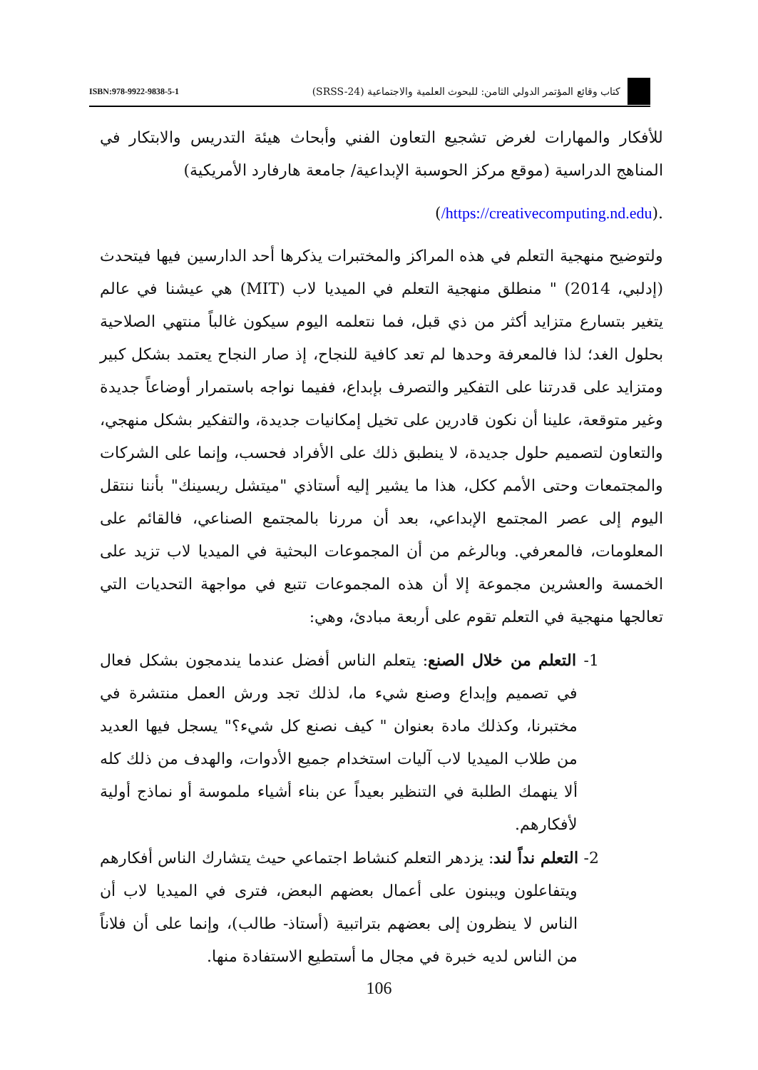كتاب وقائع المؤتمر الدولي الثامن: للبحوث العلمية والاجتماعية (SRSS-24)
ISBN:978-9922-9838-5-1
للأفكار والمهارات لغرض تشجيع التعاون الفني وأبحاث هيئة التدريس والابتكار في المناهج الدراسية (موقع مركز الحوسبة الإبداعية/ جامعة هارفارد الأمريكية)
.(https://creativecomputing.nd.edu/)
ولتوضيح منهجية التعلم في هذه المراكز والمختبرات يذكرها أحد الدارسين فيها فيتحدث (إدلبي، 2014) " منطلق منهجية التعلم في الميديا لاب (MIT) هي عيشنا في عالم يتغير بتسارع متزايد أكثر من ذي قبل، فما نتعلمه اليوم سيكون غالباً منتهي الصلاحية بحلول الغد؛ لذا فالمعرفة وحدها لم تعد كافية للنجاح، إذ صار النجاح يعتمد بشكل كبير ومتزايد على قدرتنا على التفكير والتصرف بإبداع، ففيما نواجه باستمرار أوضاعاً جديدة وغير متوقعة، علينا أن نكون قادرين على تخيل إمكانيات جديدة، والتفكير بشكل منهجي، والتعاون لتصميم حلول جديدة، لا ينطبق ذلك على الأفراد فحسب، وإنما على الشركات والمجتمعات وحتى الأمم ككل، هذا ما يشير إليه أستاذي "ميتشل ريسينك" بأننا ننتقل اليوم إلى عصر المجتمع الإبداعي، بعد أن مررنا بالمجتمع الصناعي، فالقائم على المعلومات، فالمعرفي. وبالرغم من أن المجموعات البحثية في الميديا لاب تزيد على الخمسة والعشرين مجموعة إلا أن هذه المجموعات تتبع في مواجهة التحديات التي تعالجها منهجية في التعلم تقوم على أربعة مبادئ، وهي:
1- التعلم من خلال الصنع: يتعلم الناس أفضل عندما يندمجون بشكل فعال في تصميم وإبداع وصنع شيء ما، لذلك تجد ورش العمل منتشرة في مختبرنا، وكذلك مادة بعنوان " كيف نصنع كل شيء؟" يسجل فيها العديد من طلاب الميديا لاب آليات استخدام جميع الأدوات، والهدف من ذلك كله ألا ينهمك الطلبة في التنظير بعيداً عن بناء أشياء ملموسة أو نماذج أولية لأفكارهم.
2- التعلم نداً لند: يزدهر التعلم كنشاط اجتماعي حيث يتشارك الناس أفكارهم ويتفاعلون ويبنون على أعمال بعضهم البعض، فترى في الميديا لاب أن الناس لا ينظرون إلى بعضهم بتراتبية (أستاذ- طالب)، وإنما على أن فلاناً من الناس لديه خبرة في مجال ما أستطيع الاستفادة منها.
106